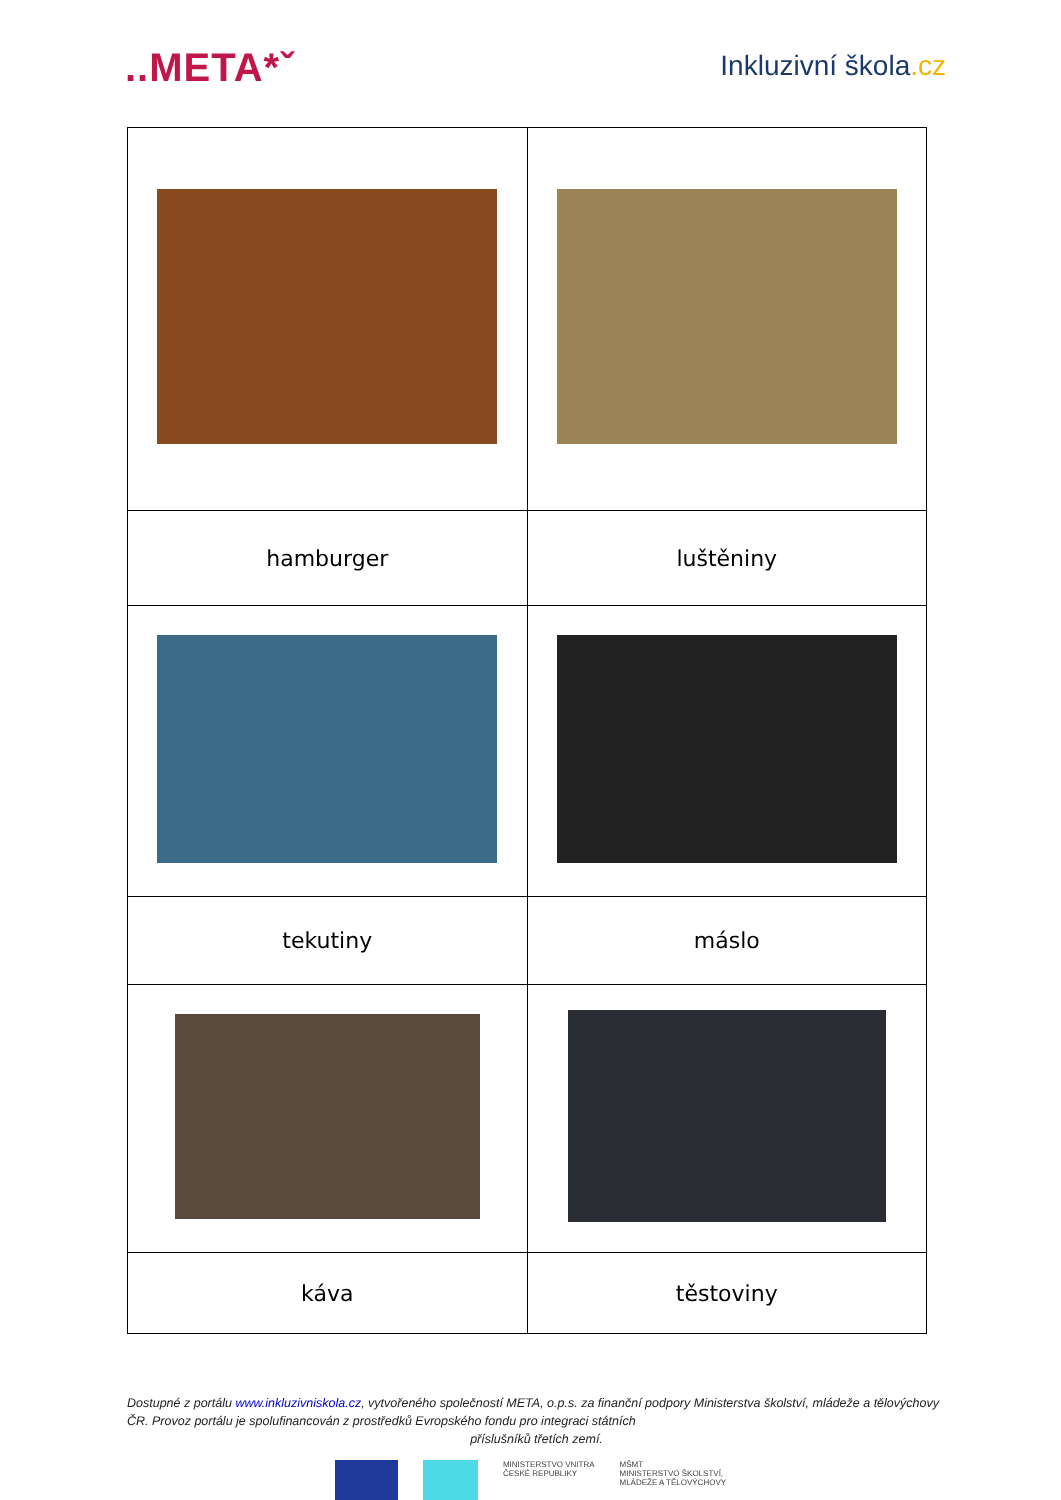..META*ˇ
Inkluzivní škola.cz
| hamburger | luštěniny |
| tekutiny | máslo |
| káva | těstoviny |
Dostupné z portálu www.inkluzivniskola.cz, vytvořeného společností META, o.p.s. za finanční podpory Ministerstva školství, mládeže a tělovýchovy ČR. Provoz portálu je spolufinancován z prostředků Evropského fondu pro integraci státních
příslušníků třetích zemí.
MINISTERSTVO VNITRA
ČESKÉ REPUBLIKY
MŠMT
MINISTERSTVO ŠKOLSTVÍ,
MLÁDEŽE A TĚLOVÝCHOVY